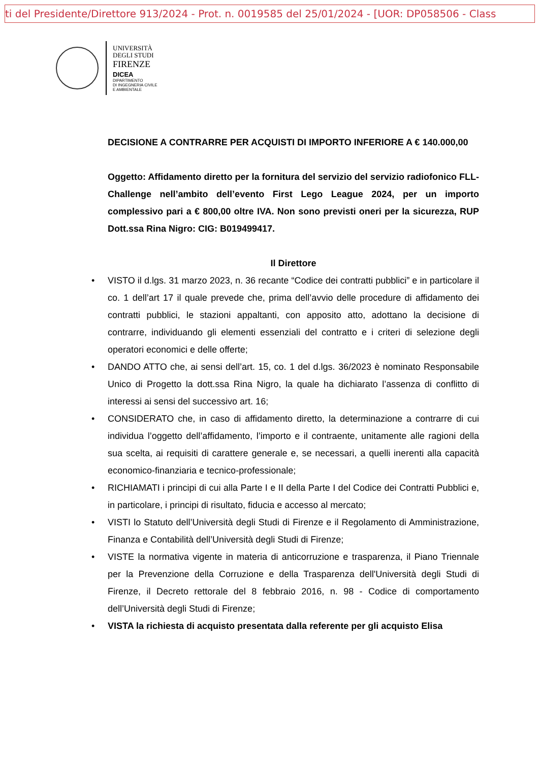ti del Presidente/Direttore 913/2024 - Prot. n. 0019585 del 25/01/2024 - [UOR: DP058506 - Class
UNIVERSITÀ
DEGLI STUDI
FIRENZE
DICEA
DIPARTIMENTO
DI INGEGNERIA CIVILE
E AMBIENTALE
DECISIONE A CONTRARRE PER ACQUISTI DI IMPORTO INFERIORE A € 140.000,00
Oggetto: Affidamento diretto per la fornitura del servizio del servizio radiofonico FLL- Challenge nell’ambito dell’evento First Lego League 2024, per un importo complessivo pari a € 800,00 oltre IVA. Non sono previsti oneri per la sicurezza, RUP Dott.ssa Rina Nigro: CIG: B019499417.
Il Direttore
• VISTO il d.lgs. 31 marzo 2023, n. 36 recante “Codice dei contratti pubblici” e in particolare il co. 1 dell’art 17 il quale prevede che, prima dell’avvio delle procedure di affidamento dei contratti pubblici, le stazioni appaltanti, con apposito atto, adottano la decisione di contrarre, individuando gli elementi essenziali del contratto e i criteri di selezione degli operatori economici e delle offerte;
• DANDO ATTO che, ai sensi dell’art. 15, co. 1 del d.lgs. 36/2023 è nominato Responsabile Unico di Progetto la dott.ssa Rina Nigro, la quale ha dichiarato l’assenza di conflitto di interessi ai sensi del successivo art. 16;
• CONSIDERATO che, in caso di affidamento diretto, la determinazione a contrarre di cui individua l’oggetto dell’affidamento, l’importo e il contraente, unitamente alle ragioni della sua scelta, ai requisiti di carattere generale e, se necessari, a quelli inerenti alla capacità economico-finanziaria e tecnico-professionale;
• RICHIAMATI i principi di cui alla Parte I e II della Parte I del Codice dei Contratti Pubblici e, in particolare, i principi di risultato, fiducia e accesso al mercato;
• VISTI lo Statuto dell’Università degli Studi di Firenze e il Regolamento di Amministrazione, Finanza e Contabilità dell’Università degli Studi di Firenze;
• VISTE la normativa vigente in materia di anticorruzione e trasparenza, il Piano Triennale per la Prevenzione della Corruzione e della Trasparenza dell'Università degli Studi di Firenze, il Decreto rettorale del 8 febbraio 2016, n. 98 - Codice di comportamento dell’Università degli Studi di Firenze;
• VISTA la richiesta di acquisto presentata dalla referente per gli acquisto Elisa